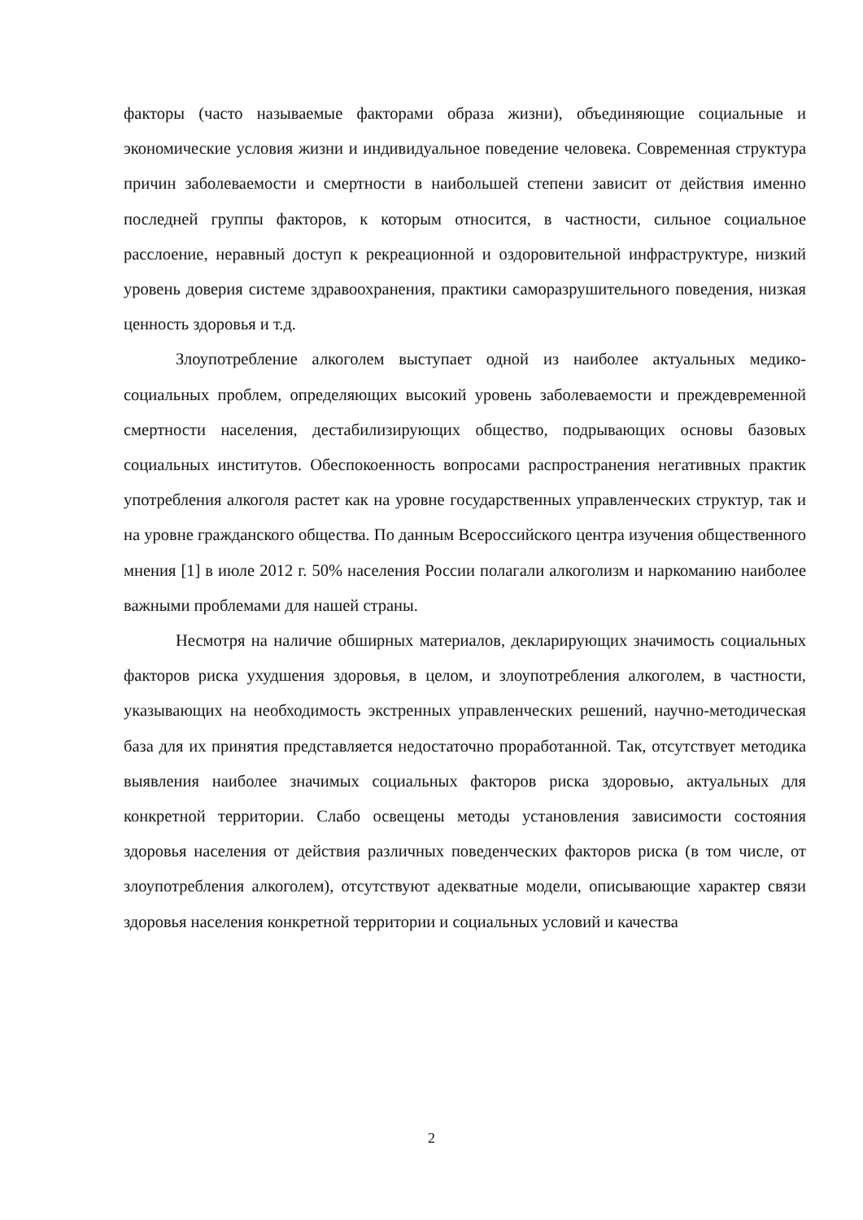факторы (часто называемые факторами образа жизни), объединяющие социальные и экономические условия жизни и индивидуальное поведение человека. Современная структура причин заболеваемости и смертности в наибольшей степени зависит от действия именно последней группы факторов, к которым относится, в частности, сильное социальное расслоение, неравный доступ к рекреационной и оздоровительной инфраструктуре, низкий уровень доверия системе здравоохранения, практики саморазрушительного поведения, низкая ценность здоровья и т.д.
Злоупотребление алкоголем выступает одной из наиболее актуальных медико-социальных проблем, определяющих высокий уровень заболеваемости и преждевременной смертности населения, дестабилизирующих общество, подрывающих основы базовых социальных институтов. Обеспокоенность вопросами распространения негативных практик употребления алкоголя растет как на уровне государственных управленческих структур, так и на уровне гражданского общества. По данным Всероссийского центра изучения общественного мнения [1] в июле 2012 г. 50% населения России полагали алкоголизм и наркоманию наиболее важными проблемами для нашей страны.
Несмотря на наличие обширных материалов, декларирующих значимость социальных факторов риска ухудшения здоровья, в целом, и злоупотребления алкоголем, в частности, указывающих на необходимость экстренных управленческих решений, научно-методическая база для их принятия представляется недостаточно проработанной. Так, отсутствует методика выявления наиболее значимых социальных факторов риска здоровью, актуальных для конкретной территории. Слабо освещены методы установления зависимости состояния здоровья населения от действия различных поведенческих факторов риска (в том числе, от злоупотребления алкоголем), отсутствуют адекватные модели, описывающие характер связи здоровья населения конкретной территории и социальных условий и качества
2